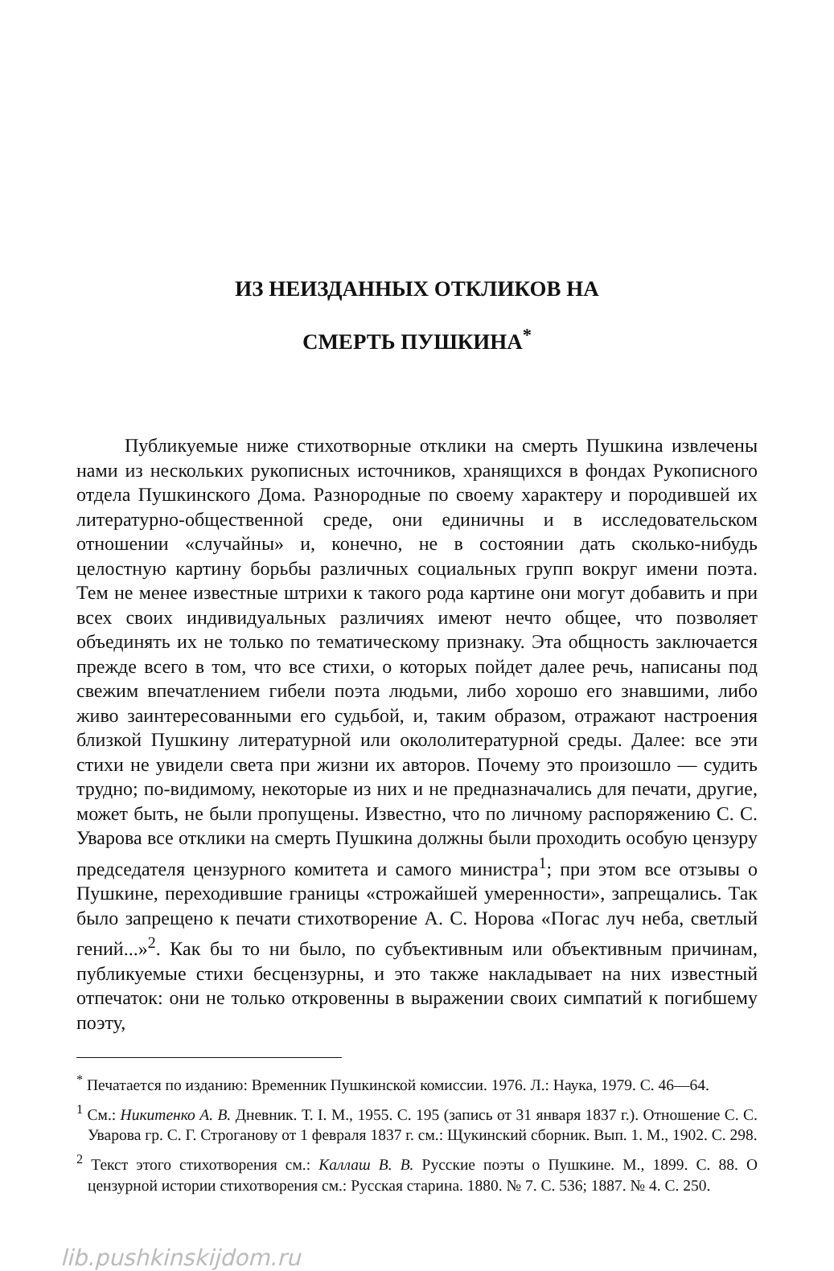ИЗ НЕИЗДАННЫХ ОТКЛИКОВ НА
СМЕРТЬ ПУШКИНА<sup>*</sup>
Публикуемые ниже стихотворные отклики на смерть Пушкина извлечены нами из нескольких рукописных источников, хранящихся в фондах Рукописного отдела Пушкинского Дома. Разнородные по своему характеру и породившей их литературно-общественной среде, они единичны и в исследовательском отношении «случайны» и, конечно, не в состоянии дать сколько-нибудь целостную картину борьбы различных социальных групп вокруг имени поэта. Тем не менее известные штрихи к такого рода картине они могут добавить и при всех своих индивидуальных различиях имеют нечто общее, что позволяет объединять их не только по тематическому признаку. Эта общность заключается прежде всего в том, что все стихи, о которых пойдет далее речь, написаны под свежим впечатлением гибели поэта людьми, либо хорошо его знавшими, либо живо заинтересованными его судьбой, и, таким образом, отражают настроения близкой Пушкину литературной или окололитературной среды. Далее: все эти стихи не увидели света при жизни их авторов. Почему это произошло — судить трудно; по-видимому, некоторые из них и не предназначались для печати, другие, может быть, не были пропущены. Известно, что по личному распоряжению С. С. Уварова все отклики на смерть Пушкина должны были проходить особую цензуру председателя цензурного комитета и самого министра<sup>1</sup>; при этом все отзывы о Пушкине, переходившие границы «строжайшей умеренности», запрещались. Так было запрещено к печати стихотворение А. С. Норова «Погас луч неба, светлый гений...»<sup>2</sup>. Как бы то ни было, по субъективным или объективным причинам, публикуемые стихи бесцензурны, и это также накладывает на них известный отпечаток: они не только откровенны в выражении своих симпатий к погибшему поэту,
<sup>*</sup> Печатается по изданию: Временник Пушкинской комиссии. 1976. Л.: Наука, 1979. С. 46—64.
<sup>1</sup> См.: Никитенко А. В. Дневник. Т. I. М., 1955. С. 195 (запись от 31 января 1837 г.). Отношение С. С. Уварова гр. С. Г. Строганову от 1 февраля 1837 г. см.: Щукинский сборник. Вып. 1. М., 1902. С. 298.
<sup>2</sup> Текст этого стихотворения см.: Каллаш В. В. Русские поэты о Пушкине. М., 1899. С. 88. О цензурной истории стихотворения см.: Русская старина. 1880. № 7. С. 536; 1887. № 4. С. 250.
lib.pushkinskijdom.ru